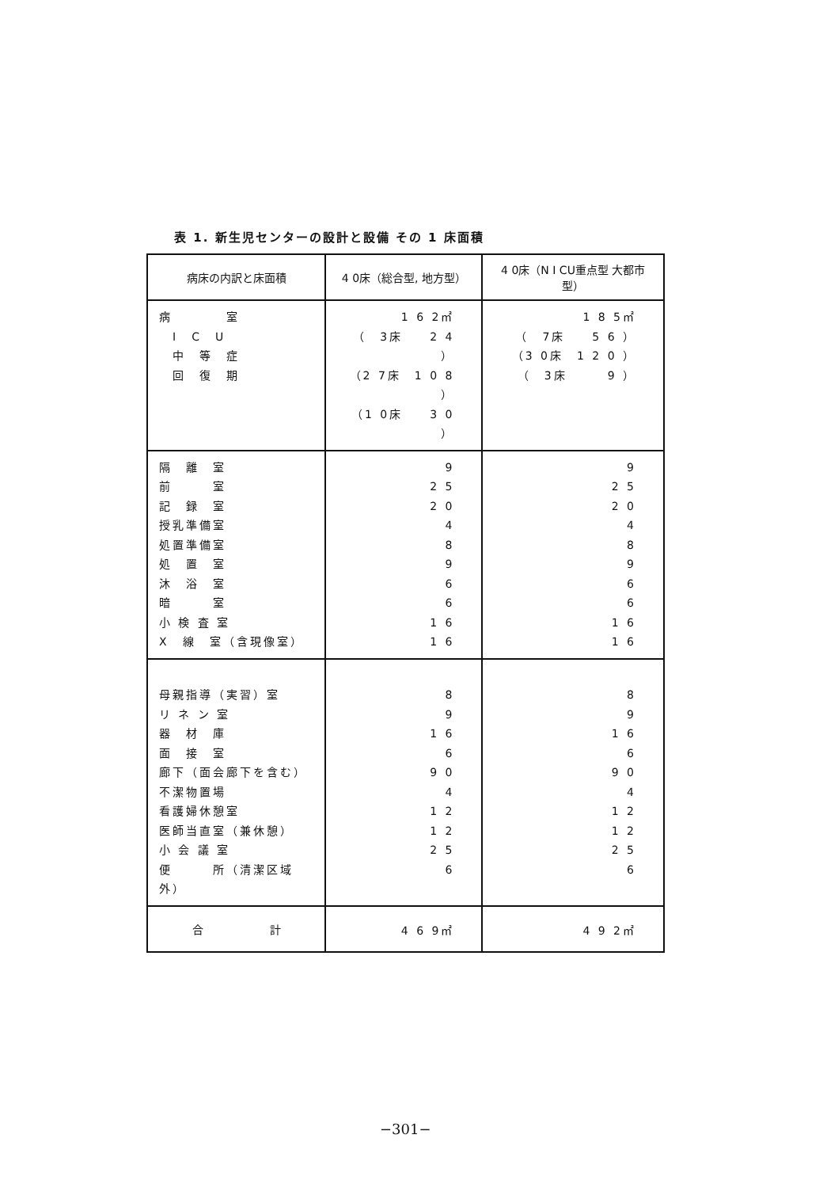表 1. 新生児センターの設計と設備 その 1 床面積
| 病床の内訳と床面積 | 4 0床（総合型, 地方型） | 4 0床（N I CU重点型 大都市型） |
| --- | --- | --- |
| 病 室 I C U 中 等 症 回 復 期 | 1 6 2㎡ （ 3床 2 4 ） （2 7床 1 0 8 ） （1 0床 3 0 ） | 1 8 5㎡ （ 7床 5 6 ） （3 0床 1 2 0 ） （ 3床 9 ） |
| 隔 離 室 前 室 記 録 室 授乳準備室 処置準備室 処 置 室 沐 浴 室 暗 室 小 検 査 室 X 線 室（含現像室） | 9 2 5 2 0 4 8 9 6 6 1 6 1 6 | 9 2 5 2 0 4 8 9 6 6 1 6 1 6 |
| 母親指導（実習）室 リ ネ ン 室 器 材 庫 面 接 室 廊下（面会廊下を含む） 不潔物置場 看護婦休憩室 医師当直室（兼休憩） 小 会 議 室 便 所（清潔区域外） | 8 9 1 6 6 9 0 4 1 2 1 2 2 5 6 | 8 9 1 6 6 9 0 4 1 2 1 2 2 5 6 |
| 合 計 | 4 6 9㎡ | 4 9 2㎡ |
−301−